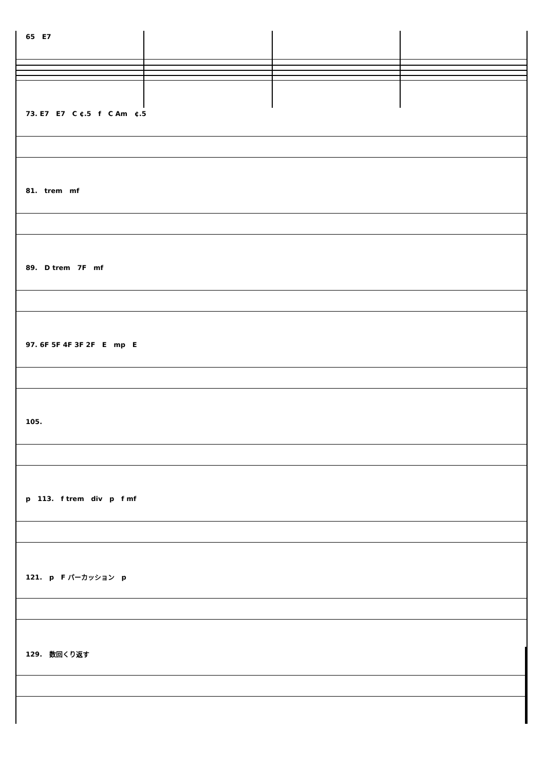65 E7
73. E7 E7 C ¢.5 f C Am ¢.5
81. trem mf
89. D trem 7F mf
97. 6F 5F 4F 3F 2F E mp E
105.
p 113. f trem div p f mf
121. p F パーカッション p
129. 数回くり返す